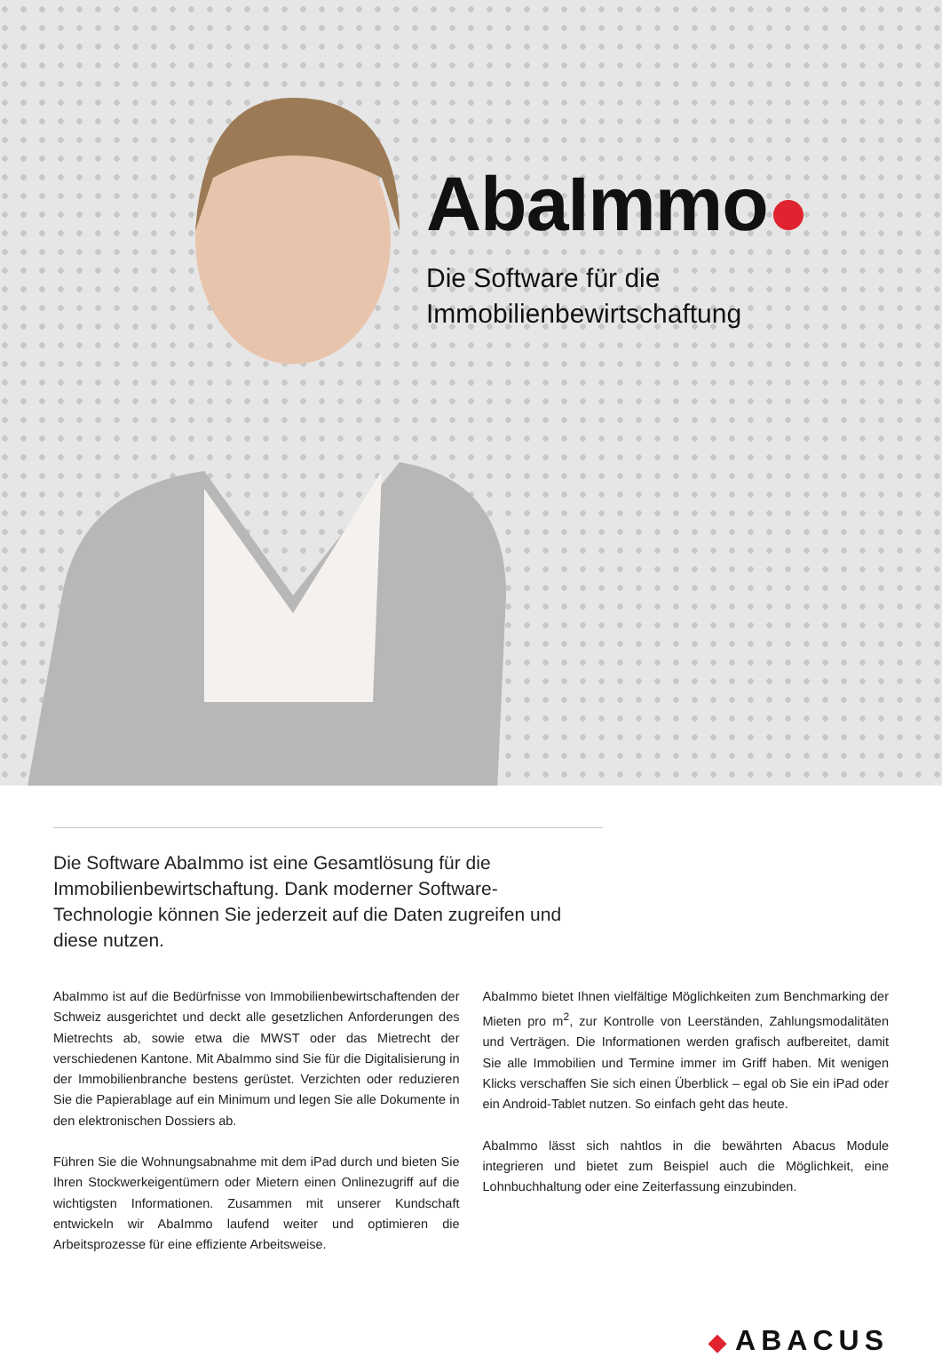AbaImmo
Die Software für die
Immobilienbewirtschaftung
Die Software AbaImmo ist eine Gesamtlösung für die Immobilienbewirtschaftung. Dank moderner Software-Technologie können Sie jederzeit auf die Daten zugreifen und diese nutzen.
AbaImmo ist auf die Bedürfnisse von Immobilienbewirtschaftenden der Schweiz ausgerichtet und deckt alle gesetzlichen Anforderungen des Mietrechts ab, sowie etwa die MWST oder das Mietrecht der verschiedenen Kantone. Mit AbaImmo sind Sie für die Digitalisierung in der Immobilienbranche bestens gerüstet. Verzichten oder reduzieren Sie die Papierablage auf ein Minimum und legen Sie alle Dokumente in den elektronischen Dossiers ab.
Führen Sie die Wohnungsabnahme mit dem iPad durch und bieten Sie Ihren Stockwerkeigentümern oder Mietern einen Onlinezugriff auf die wichtigsten Informationen. Zusammen mit unserer Kundschaft entwickeln wir AbaImmo laufend weiter und optimieren die Arbeitsprozesse für eine effiziente Arbeitsweise.
AbaImmo bietet Ihnen vielfältige Möglichkeiten zum Benchmarking der Mieten pro m<sup>2</sup>, zur Kontrolle von Leerständen, Zahlungsmodalitäten und Verträgen. Die Informationen werden grafisch aufbereitet, damit Sie alle Immobilien und Termine immer im Griff haben. Mit wenigen Klicks verschaffen Sie sich einen Überblick – egal ob Sie ein iPad oder ein Android-Tablet nutzen. So einfach geht das heute.
AbaImmo lässt sich nahtlos in die bewährten Abacus Module integrieren und bietet zum Beispiel auch die Möglichkeit, eine Lohnbuchhaltung oder eine Zeiterfassung einzubinden.
◆ ABACUS